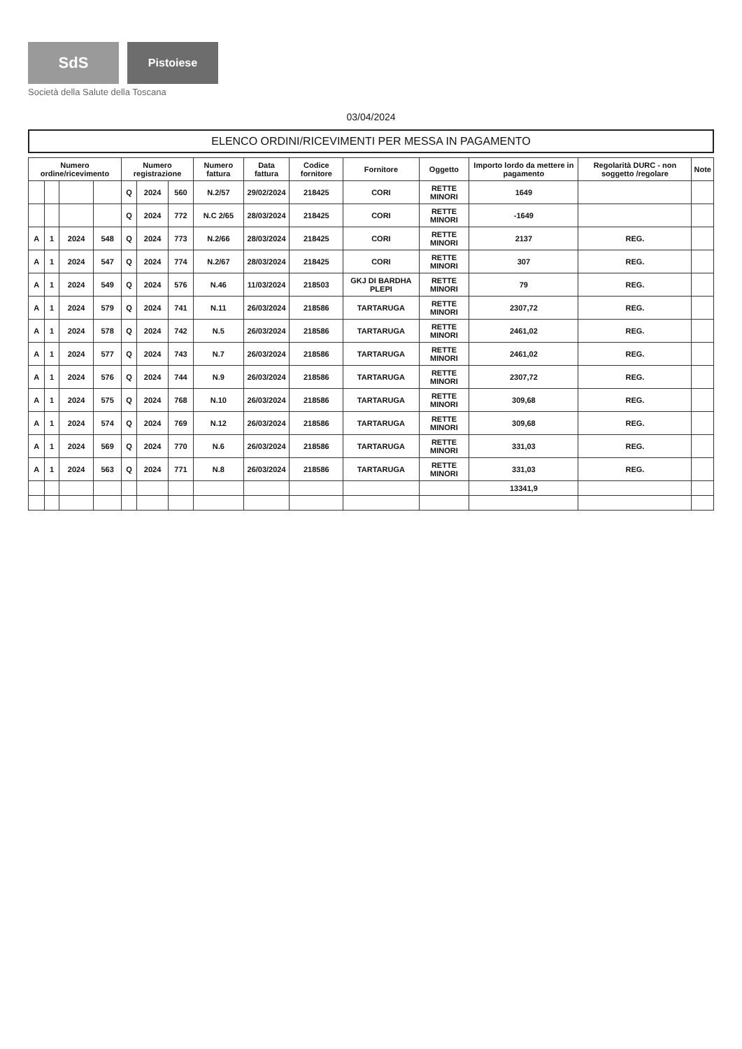SdS
Pistoiese
Società della Salute della Toscana
03/04/2024
ELENCO ORDINI/RICEVIMENTI PER MESSA IN PAGAMENTO
| Numero ordine/ricevimento | | | | Numero registrazione | | | Numero fattura | Data fattura | Codice fornitore | Fornitore | Oggetto | Importo lordo da mettere in pagamento | Regolarità DURC - non soggetto /regolare | Note |
| --- | --- | --- | --- | --- | --- | --- | --- | --- | --- | --- | --- | --- | --- | --- |
| | | | | Q | 2024 | 560 | N.2/57 | 29/02/2024 | 218425 | CORI | RETTE MINORI | 1649 | | |
| | | | | Q | 2024 | 772 | N.C 2/65 | 28/03/2024 | 218425 | CORI | RETTE MINORI | -1649 | | |
| A | 1 | 2024 | 548 | Q | 2024 | 773 | N.2/66 | 28/03/2024 | 218425 | CORI | RETTE MINORI | 2137 | REG. | |
| A | 1 | 2024 | 547 | Q | 2024 | 774 | N.2/67 | 28/03/2024 | 218425 | CORI | RETTE MINORI | 307 | REG. | |
| A | 1 | 2024 | 549 | Q | 2024 | 576 | N.46 | 11/03/2024 | 218503 | GKJ DI BARDHA PLEPI | RETTE MINORI | 79 | REG. | |
| A | 1 | 2024 | 579 | Q | 2024 | 741 | N.11 | 26/03/2024 | 218586 | TARTARUGA | RETTE MINORI | 2307,72 | REG. | |
| A | 1 | 2024 | 578 | Q | 2024 | 742 | N.5 | 26/03/2024 | 218586 | TARTARUGA | RETTE MINORI | 2461,02 | REG. | |
| A | 1 | 2024 | 577 | Q | 2024 | 743 | N.7 | 26/03/2024 | 218586 | TARTARUGA | RETTE MINORI | 2461,02 | REG. | |
| A | 1 | 2024 | 576 | Q | 2024 | 744 | N.9 | 26/03/2024 | 218586 | TARTARUGA | RETTE MINORI | 2307,72 | REG. | |
| A | 1 | 2024 | 575 | Q | 2024 | 768 | N.10 | 26/03/2024 | 218586 | TARTARUGA | RETTE MINORI | 309,68 | REG. | |
| A | 1 | 2024 | 574 | Q | 2024 | 769 | N.12 | 26/03/2024 | 218586 | TARTARUGA | RETTE MINORI | 309,68 | REG. | |
| A | 1 | 2024 | 569 | Q | 2024 | 770 | N.6 | 26/03/2024 | 218586 | TARTARUGA | RETTE MINORI | 331,03 | REG. | |
| A | 1 | 2024 | 563 | Q | 2024 | 771 | N.8 | 26/03/2024 | 218586 | TARTARUGA | RETTE MINORI | 331,03 | REG. | |
| | | | | | | | | | | | | 13341,9 | | |